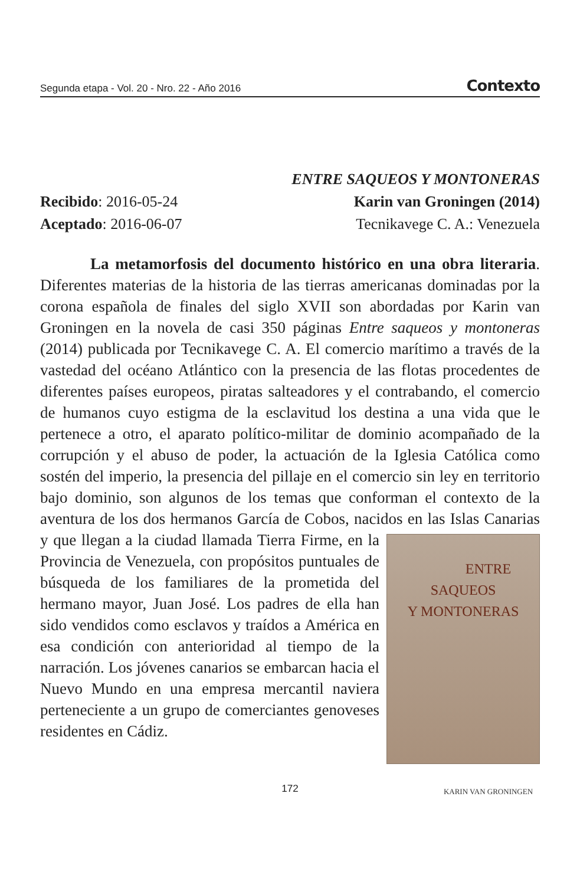Segunda etapa - Vol. 20 - Nro. 22 - Año 2016 Contexto
Recibido: 2016-05-24
Aceptado: 2016-06-07
ENTRE SAQUEOS Y MONTONERAS
Karin van Groningen (2014)
Tecnikavege C. A.: Venezuela
La metamorfosis del documento histórico en una obra literaria. Diferentes materias de la historia de las tierras americanas dominadas por la corona española de finales del siglo XVII son abordadas por Karin van Groningen en la novela de casi 350 páginas Entre saqueos y montoneras (2014) publicada por Tecnikavege C. A. El comercio marítimo a través de la vastedad del océano Atlántico con la presencia de las flotas procedentes de diferentes países europeos, piratas salteadores y el contrabando, el comercio de humanos cuyo estigma de la esclavitud los destina a una vida que le pertenece a otro, el aparato político-militar de dominio acompañado de la corrupción y el abuso de poder, la actuación de la Iglesia Católica como sostén del imperio, la presencia del pillaje en el comercio sin ley en territorio bajo dominio, son algunos de los temas que conforman el contexto de la aventura de los dos hermanos García de Cobos, nacidos en las Islas Canarias y que llegan a la ENTRE SAQUEOS
Y MONTONERAS
KARIN VAN GRONINGEN ciudad llamada Tierra Firme, en la Provincia de Venezuela, con propósitos puntuales de búsqueda de los familiares de la prometida del hermano mayor, Juan José. Los padres de ella han sido vendidos como esclavos y traídos a América en esa condición con anterioridad al tiempo de la narración. Los jóvenes canarios se embarcan hacia el Nuevo Mundo en una empresa mercantil naviera perteneciente a un grupo de comerciantes genoveses residentes en Cádiz.
172